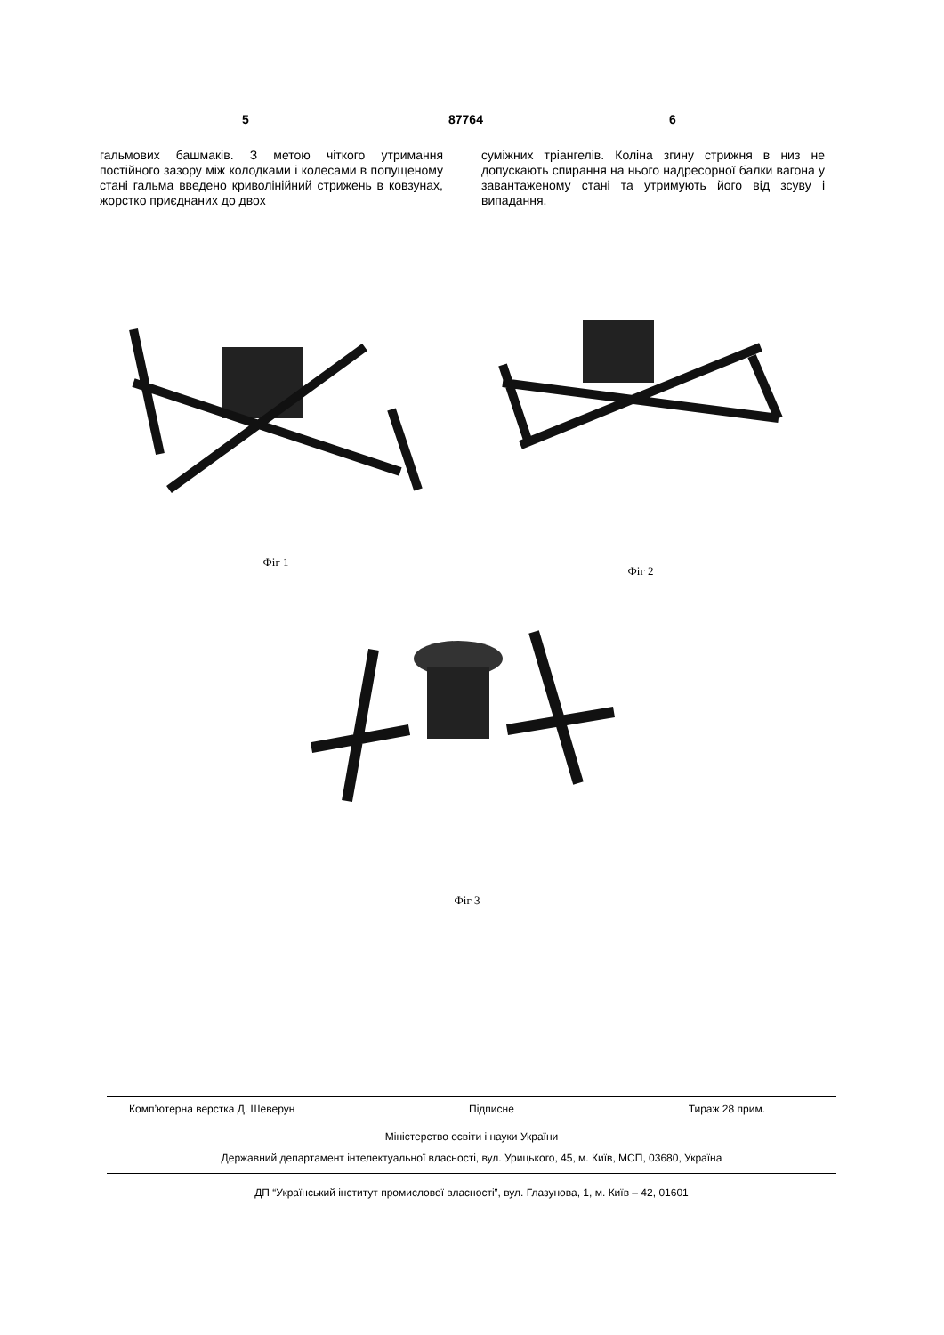5 87764 6
гальмових башмаків. З метою чіткого утримання постійного зазору між колодками і колесами в попущеному стані гальма введено криволінійний стрижень в ковзунах, жорстко приєднаних до двох
суміжних тріангелів. Коліна згину стрижня в низ не допускають спирання на нього надресорної балки вагона у завантаженому стані та утримують його від зсуву і випадання.
Фіг 1
Фіг 2
Фіг 3
Комп’ютерна верстка Д. Шеверун Підписне Тираж 28 прим.
Міністерство освіти і науки України
Державний департамент інтелектуальної власності, вул. Урицького, 45, м. Київ, МСП, 03680, Україна
ДП “Український інститут промислової власності”, вул. Глазунова, 1, м. Київ – 42, 01601